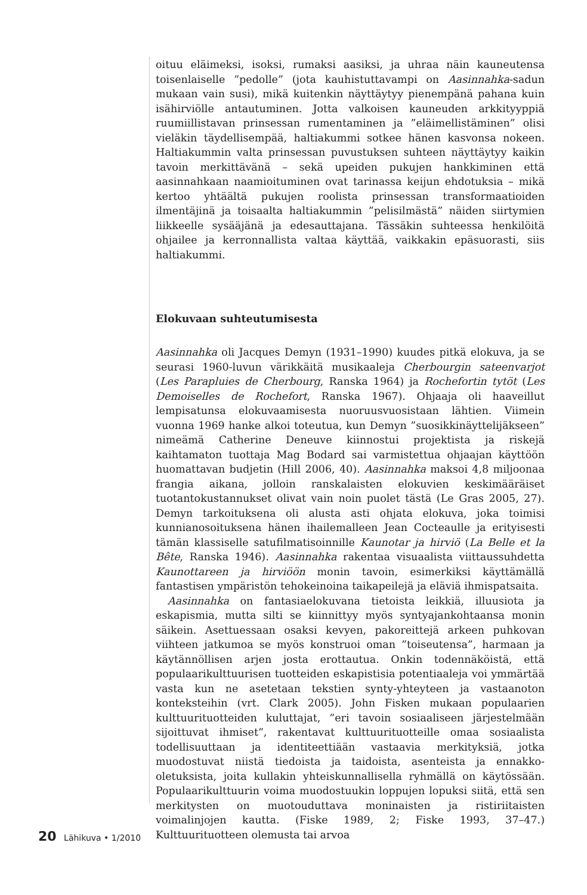oituu eläimeksi, isoksi, rumaksi aasiksi, ja uhraa näin kauneutensa toisenlaiselle ”pedolle” (jota kauhistuttavampi on Aasinnahka-sadun mukaan vain susi), mikä kuitenkin näyttäytyy pienempänä pahana kuin isähirviölle antautuminen. Jotta valkoisen kauneuden arkkityyppiä ruumiillistavan prinsessan rumentaminen ja ”eläimellistäminen” olisi vieläkin täydellisempää, haltiakummi sotkee hänen kasvonsa nokeen. Haltiakummin valta prinsessan puvustuksen suhteen näyttäytyy kaikin tavoin merkittävänä – sekä upeiden pukujen hankkiminen että aasinnahkaan naamioituminen ovat tarinassa keijun ehdotuksia – mikä kertoo yhtäältä pukujen roolista prinsessan transformaatioiden ilmentäjinä ja toisaalta haltiakummin ”pelisilmästä” näiden siirtymien liikkeelle sysääjänä ja edesauttajana. Tässäkin suhteessa henkilöitä ohjailee ja kerronnallista valtaa käyttää, vaikkakin epäsuorasti, siis haltiakummi.
Elokuvaan suhteutumisesta
Aasinnahka oli Jacques Demyn (1931–1990) kuudes pitkä elokuva, ja se seurasi 1960-luvun värikkäitä musikaaleja Cherbourgin sateenvarjot (Les Parapluies de Cherbourg, Ranska 1964) ja Rochefortin tytöt (Les Demoiselles de Rochefort, Ranska 1967). Ohjaaja oli haaveillut lempisatunsa elokuvaamisesta nuoruusvuosistaan lähtien. Viimein vuonna 1969 hanke alkoi toteutua, kun Demyn ”suosikkinäyttelijäkseen” nimeämä Catherine Deneuve kiinnostui projektista ja riskejä kaihtamaton tuottaja Mag Bodard sai varmistettua ohjaajan käyttöön huomattavan budjetin (Hill 2006, 40). Aasinnahka maksoi 4,8 miljoonaa frangia aikana, jolloin ranskalaisten elokuvien keskimääräiset tuotantokustannukset olivat vain noin puolet tästä (Le Gras 2005, 27). Demyn tarkoituksena oli alusta asti ohjata elokuva, joka toimisi kunnianosoituksena hänen ihailemalleen Jean Cocteaulle ja erityisesti tämän klassiselle satufilmatisoinnille Kaunotar ja hirviö (La Belle et la Bête, Ranska 1946). Aasinnahka rakentaa visuaalista viittaussuhdetta Kaunottareen ja hirviöön monin tavoin, esimerkiksi käyttämällä fantastisen ympäristön tehokeinoina taikapeilejä ja eläviä ihmispatsaita.
Aasinnahka on fantasiaelokuvana tietoista leikkiä, illuusiota ja eskapismia, mutta silti se kiinnittyy myös syntyajankohtaansa monin säikein. Asettuessaan osaksi kevyen, pakoreittejä arkeen puhkovan viihteen jatkumoa se myös konstruoi oman ”toiseutensa”, harmaan ja käytännöllisen arjen josta erottautua. Onkin todennäköistä, että populaarikulttuurisen tuotteiden eskapistisia potentiaaleja voi ymmärtää vasta kun ne asetetaan tekstien synty-yhteyteen ja vastaanoton konteksteihin (vrt. Clark 2005). John Fisken mukaan populaarien kulttuurituotteiden kuluttajat, ”eri tavoin sosiaaliseen järjestelmään sijoittuvat ihmiset”, rakentavat kulttuurituotteille omaa sosiaalista todellisuuttaan ja identiteettiään vastaavia merkityksiä, jotka muodostuvat niistä tiedoista ja taidoista, asenteista ja ennakko-oletuksista, joita kullakin yhteiskunnallisella ryhmällä on käytössään. Populaarikulttuurin voima muodostuukin loppujen lopuksi siitä, että sen merkitysten on muotouduttava moninaisten ja ristiriitaisten voimalinjojen kautta. (Fiske 1989, 2; Fiske 1993, 37–47.) Kulttuurituotteen olemusta tai arvoa
20 Lähikuva • 1/2010